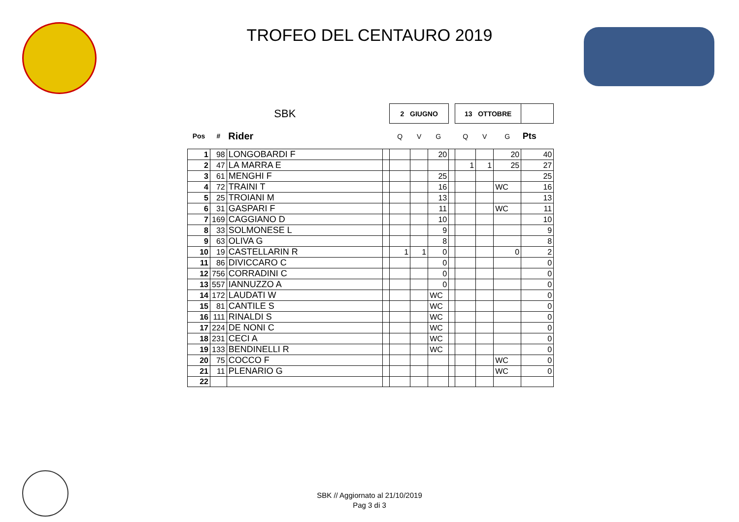TROFEO DEL CENTAURO 2019
| SBK | | | | 2 GIUGNO | | | | 13 OTTOBRE | | | |
| Pos | # | Rider | | Q | V | G | | Q | V | G | Pts |
| 1 | 98 | LONGOBARDI F | | | | 20 | | | | 20 | 40 |
| 2 | 47 | LA MARRA E | | | | | | 1 | 1 | 25 | 27 |
| 3 | 61 | MENGHI F | | | | 25 | | | | | 25 |
| 4 | 72 | TRAINI T | | | | 16 | | | | WC | 16 |
| 5 | 25 | TROIANI M | | | | 13 | | | | | 13 |
| 6 | 31 | GASPARI F | | | | 11 | | | | WC | 11 |
| 7 | 169 | CAGGIANO D | | | | 10 | | | | | 10 |
| 8 | 33 | SOLMONESE L | | | | 9 | | | | | 9 |
| 9 | 63 | OLIVA G | | | | 8 | | | | | 8 |
| 10 | 19 | CASTELLARIN R | | 1 | 1 | 0 | | | | 0 | 2 |
| 11 | 86 | DIVICCARO C | | | | 0 | | | | | 0 |
| 12 | 756 | CORRADINI C | | | | 0 | | | | | 0 |
| 13 | 557 | IANNUZZO A | | | | 0 | | | | | 0 |
| 14 | 172 | LAUDATI W | | | | WC | | | | | 0 |
| 15 | 81 | CANTILE S | | | | WC | | | | | 0 |
| 16 | 111 | RINALDI S | | | | WC | | | | | 0 |
| 17 | 224 | DE NONI C | | | | WC | | | | | 0 |
| 18 | 231 | CECI A | | | | WC | | | | | 0 |
| 19 | 133 | BENDINELLI R | | | | WC | | | | | 0 |
| 20 | 75 | COCCO F | | | | | | | | WC | 0 |
| 21 | 11 | PLENARIO G | | | | | | | | WC | 0 |
| 22 | | | | | | | | | | | |
SBK // Aggiornato al 21/10/2019
Pag 3 di 3